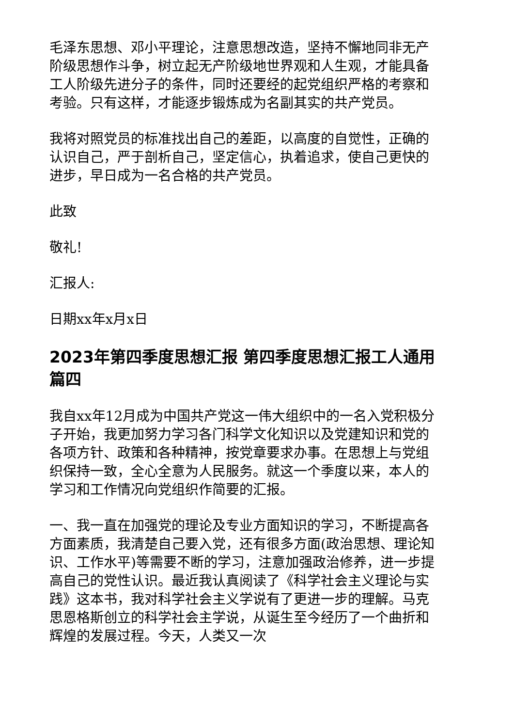毛泽东思想、邓小平理论，注意思想改造，坚持不懈地同非无产阶级思想作斗争，树立起无产阶级地世界观和人生观，才能具备工人阶级先进分子的条件，同时还要经的起党组织严格的考察和考验。只有这样，才能逐步锻炼成为名副其实的共产党员。
我将对照党员的标准找出自己的差距，以高度的自觉性，正确的认识自己，严于剖析自己，坚定信心，执着追求，使自己更快的进步，早日成为一名合格的共产党员。
此致
敬礼!
汇报人:
日期xx年x月x日
2023年第四季度思想汇报 第四季度思想汇报工人通用篇四
我自xx年12月成为中国共产党这一伟大组织中的一名入党积极分子开始，我更加努力学习各门科学文化知识以及党建知识和党的各项方针、政策和各种精神，按党章要求办事。在思想上与党组织保持一致，全心全意为人民服务。就这一个季度以来，本人的学习和工作情况向党组织作简要的汇报。
一、我一直在加强党的理论及专业方面知识的学习，不断提高各方面素质，我清楚自己要入党，还有很多方面(政治思想、理论知识、工作水平)等需要不断的学习，注意加强政治修养，进一步提高自己的党性认识。最近我认真阅读了《科学社会主义理论与实践》这本书，我对科学社会主义学说有了更进一步的理解。马克思恩格斯创立的科学社会主学说，从诞生至今经历了一个曲折和辉煌的发展过程。今天，人类又一次